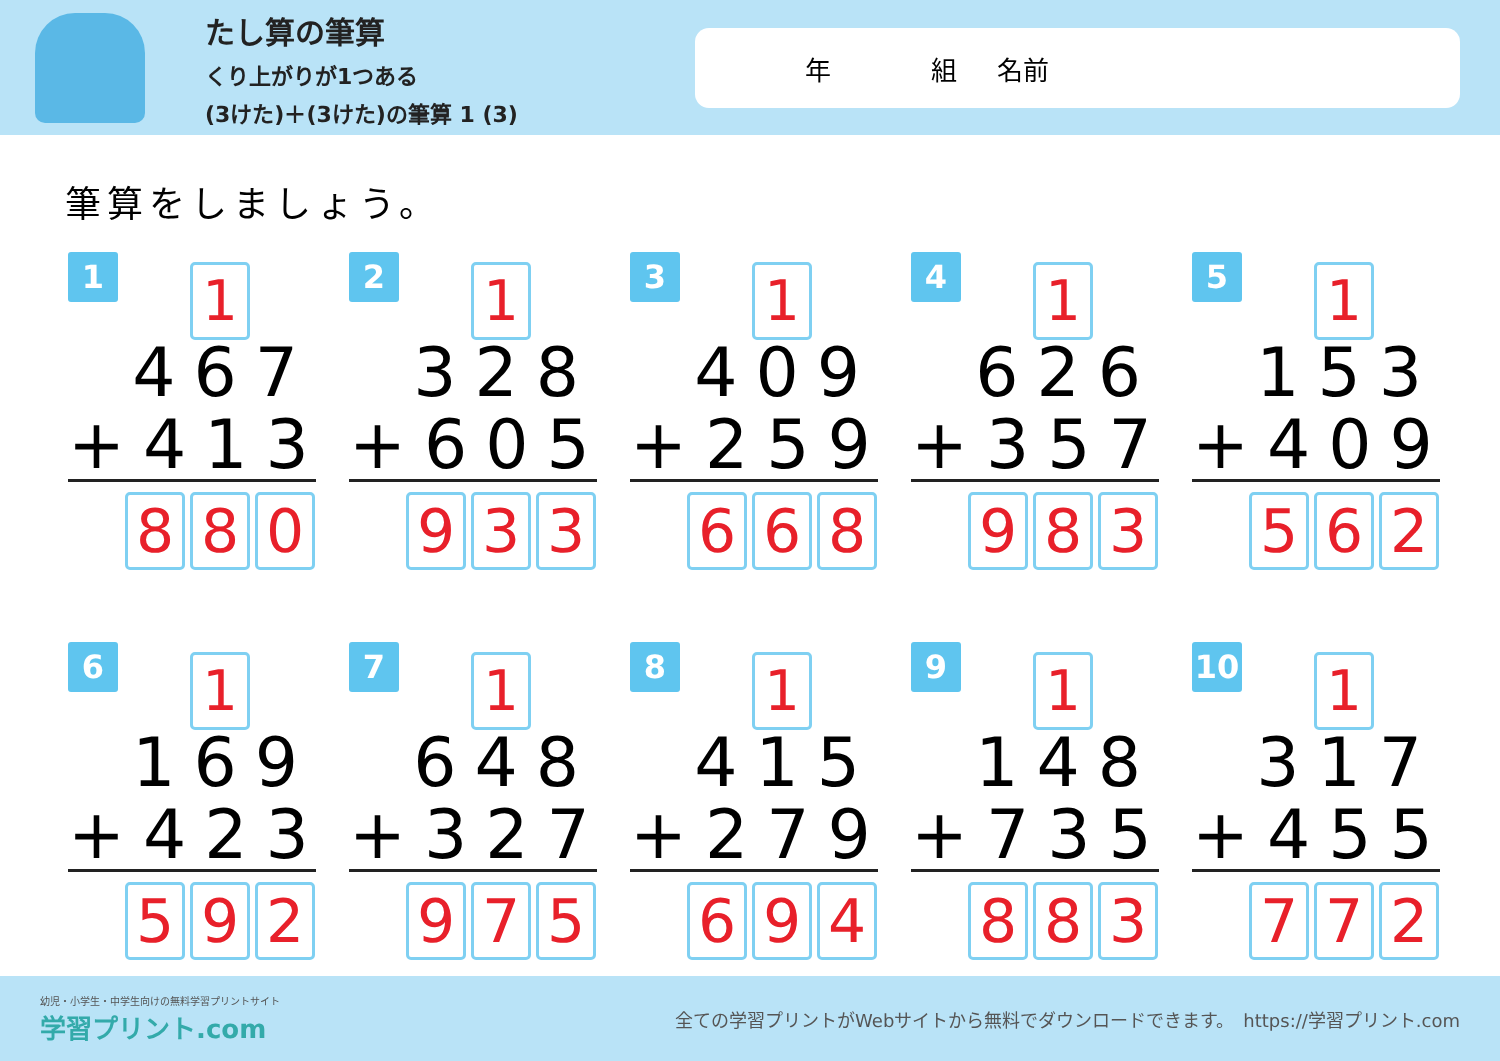たし算の筆算
くり上がりが1つある
(3けた)＋(3けた)の筆算 1 (3)
年 組 名前
筆算をしましょう。
1 1
467
+413
8 8 0
2 1
328
+605
9 3 3
3 1
409
+259
6 6 8
4 1
626
+357
9 8 3
5 1
153
+409
5 6 2
6 1
169
+423
5 9 2
7 1
648
+327
9 7 5
8 1
415
+279
6 9 4
9 1
148
+735
8 8 3
10 1
317
+455
7 7 2
幼児・小学生・中学生向けの無料学習プリントサイト
学習プリント.com
全ての学習プリントがWebサイトから無料でダウンロードできます。　https://学習プリント.com